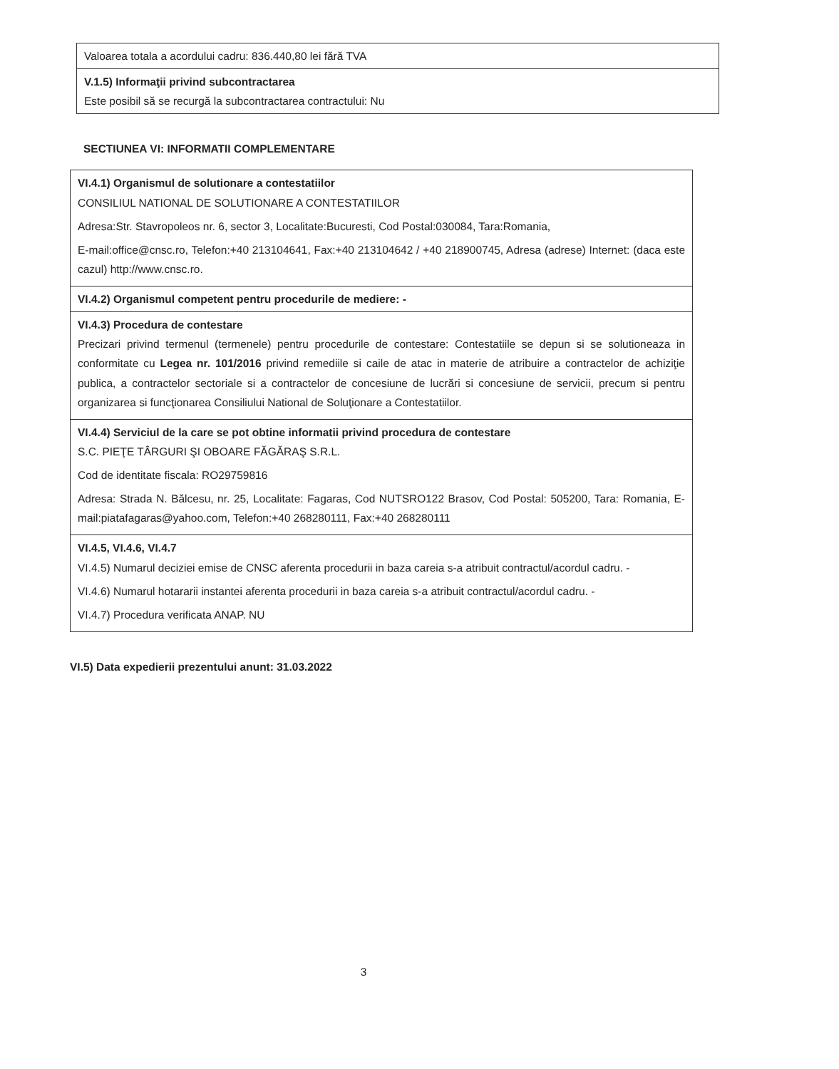| Valoarea totala a acordului cadru: 836.440,80 lei fără TVA |
| V.1.5) Informaţii privind subcontractarea Este posibil să se recurgă la subcontractarea contractului: Nu |
SECTIUNEA VI: INFORMATII COMPLEMENTARE
| VI.4.1) Organismul de solutionare a contestatiilor CONSILIUL NATIONAL DE SOLUTIONARE A CONTESTATIILOR Adresa:Str. Stavropoleos nr. 6, sector 3, Localitate:Bucuresti, Cod Postal:030084, Tara:Romania, E-mail:office@cnsc.ro, Telefon:+40 213104641, Fax:+40 213104642 / +40 218900745, Adresa (adrese) Internet: (daca este cazul) http://www.cnsc.ro. |
| VI.4.2) Organismul competent pentru procedurile de mediere: - |
| VI.4.3) Procedura de contestare Precizari privind termenul (termenele) pentru procedurile de contestare: Contestatiile se depun si se solutioneaza in conformitate cu Legea nr. 101/2016 privind remediile si caile de atac in materie de atribuire a contractelor de achiziţie publica, a contractelor sectoriale si a contractelor de concesiune de lucrări si concesiune de servicii, precum si pentru organizarea si funcţionarea Consiliului National de Soluţionare a Contestatiilor. |
| VI.4.4) Serviciul de la care se pot obtine informatii privind procedura de contestare S.C. PIEŢE TÂRGURI ŞI OBOARE FĂGĂRAŞ S.R.L. Cod de identitate fiscala: RO29759816 Adresa: Strada N. Bălcesu, nr. 25, Localitate: Fagaras, Cod NUTSRO122 Brasov, Cod Postal: 505200, Tara: Romania, E-mail:piatafagaras@yahoo.com, Telefon:+40 268280111, Fax:+40 268280111 |
| VI.4.5, VI.4.6, VI.4.7 VI.4.5) Numarul deciziei emise de CNSC aferenta procedurii in baza careia s-a atribuit contractul/acordul cadru. - VI.4.6) Numarul hotararii instantei aferenta procedurii in baza careia s-a atribuit contractul/acordul cadru. - VI.4.7) Procedura verificata ANAP. NU |
VI.5) Data expedierii prezentului anunt: 31.03.2022
3